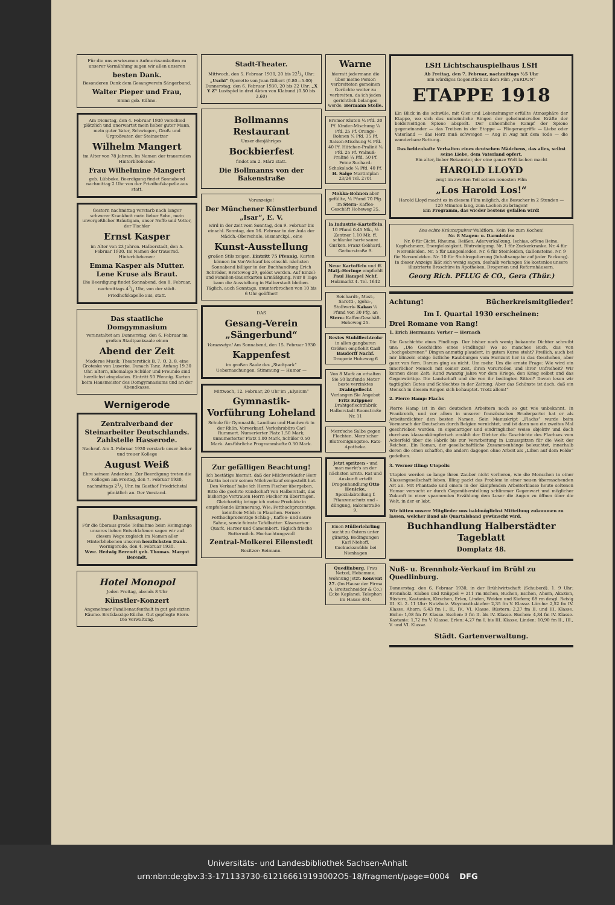Für die uns erwiesenen Aufmerksamkeiten zu unserer Vermählung sagen wir allen unseren
besten Dank.
Besonderen Dank dem Gesangverein Sängerbund.
Walter Pieper und Frau,
Emmi geb. Kühne.
Am Dienstag, den 4. Februar 1930 verschied plötzlich und unerwartet mein lieber guter Mann, mein guter Vater, Schwieger-, Groß- und Urgroßvater, der Steinsetzer
Wilhelm Mangert
im Alter von 78 Jahren. Im Namen der trauernden Hinterbliebenen:
Frau Wilhelmine Mangert
geb. Lübbeke. Beerdigung findet Sonnabend nachmittag 2 Uhr von der Friedhofskapelle aus statt.
Gestern nachmittag verstarb nach langer schwerer Krankheit mein lieber Sohn, mein unvergeßlicher Bräutigam, unser Neffe und Vetter, der Tischler
Ernst Kasper
im Alter von 23 Jahren. Halberstadt, den 5. Februar 1930. Im Namen der trauernd. Hinterbliebenen:
Emma Kasper als Mutter. Lene Kruse als Braut.
Die Beerdigung findet Sonnabend, den 8. Februar, nachmittags 43/4 Uhr, von der städt. Friedhofskapelle aus, statt.
Das staatliche Domgymnasium
veranstaltet am Donnerstag, den 6. Februar im großen Stadtparksaale einen
Abend der Zeit
Moderne Musik. Theaterstück B. 7. Q. 3. 8. eine Groteske von Luserke. Danach Tanz. Anfang 19.30 Uhr. Eltern, Ehemalige Schüler und Freunde sind herzlichst eingeladen. Eintritt 50 Pfennig. Karten beim Hausmeister des Domgymnasiums und an der Abendkasse.
Wernigerode
Zentralverband der Steinarbeiter Deutschlands. Zahlstelle Hasserode.
Nachruf. Am 3. Februar 1930 verstarb unser lieber und treuer Kollege
August Weiß
Ehre seinem Andenken. Zur Beerdigung treten die Kollegen am Freitag, den 7. Februar 1930, nachmittags 21/2 Uhr, im Gasthof Friedrichstal pünktlich an. Der Vorstand.
Danksagung.
Für die überaus große Teilnahme beim Heimgange unseres lieben Entschlafenen sagen wir auf diesem Wege zugleich im Namen aller Hinterbliebenen unseren herzlichsten Dank. Wernigerode, den 4. Februar 1930.
Wwe. Hedwig Berendt geb. Thomas. Margot Berendt.
Hotel Monopol
Jeden Freitag, abends 8 Uhr
Künstler-Konzert
Angenehmer Familienaufenthalt in gut geheizten Räume. Erstklassige Küche. Gut gepflegte Biere. Die Verwaltung.
Stadt-Theater.
Mittwoch, den 5. Februar 1930, 20 bis 221/2 Uhr: „Uschi“ Operette von Jean Gilbert (0.80—5.00) Donnerstag, den 6. Februar 1930, 20 bis 22 Uhr: „X Y Z“ Lustspiel in drei Akten von Klabund (0.50 bis 3.60)
Bollmanns Restaurant
Unser diesjähriges
Bockbierfest
findet am 2. März statt.
Die Bollmanns von der Bakenstraße
Voranzeige!
Der Münchener Künstlerbund „Isar“, E. V.
wird in der Zeit vom Sonntag, den 9. Februar bis einschl. Sonntag, den 16. Februar in der Aula der Mädch.-Oberschule, Bismarckpl., eine
Kunst-Ausstellung
großen Stils zeigen. Eintritt 75 Pfennig. Karten können im Vor-Verkauf bis einschl. nächsten Sonnabend billiger in der Buchhandlung Erich Schröder, Breiteweg 29, gelöst werden. Auf Einzel- und Familien-Dauerkarten Ermäßigung. Nur 8 Tage kann die Ausstellung in Halberstadt bleiben. Täglich, auch Sonntags, ununterbrochen von 10 bis 6 Uhr geöffnet!
DAS
Gesang-Verein „Sängerbund“
Voranzeige! Am Sonnabend, den 15. Februar 1930
Kappenfest
im großen Saale des „Stadtpark“ Ueberraschungen, Stimmung — Humor —
Mittwoch, 12. Februar, 20 Uhr im „Elysium“
Gymnastik-Vorführung Loheland
Schule für Gymnastik, Landbau und Handwerk in der Rhön. Vorverkauf: Verkehrsbüro Carl Rummert. Numerierter Platz 1.50 Mark, unnumerierter Platz 1.00 Mark, Schüler 0.50 Mark. Ausführliche Programmhefte 0.30 Mark.
Zur gefälligen Beachtung!
Ich bestätige hiermit, daß der Milchverkäufer Herr Martin bei mir seinen Milchverkauf eingestellt hat. Den Verkauf habe ich Herrn Fischer übergeben. Bitte die geehrte Kundschaft von Halberstadt, das bisherige Vertrauen Herrn Fischer zu übertragen. Gleichzeitig bringe ich meine Produkte in empfehlende Erinnerung. Wie: Fetthochprozentige, keimfreie Milch in Flaschen. Ferner: Fetthochprozentige Schlag-, Kaffee- und saure Sahne, sowie feinste Tafelbutter. Käsesorten: Quark, Harzer und Camembert. Täglich frische Buttermilch. Hochachtungsvoll
Zentral-Molkerei Eilenstedt
Besitzer: Reimann.
Warne
hiermit jedermann die über meine Person verbreiteten gemeinen Gerüchte weiter zu verbreiten, da ich jeden gerichtlich belangen werde. Hermann Stolle.
Bremer Kluten ¼ Pfd. 30 Pf. Kinder-Mischung ¼ Pfd. 25 Pf. Orange-Bohnen ¼ Pfd. 35 Pf. Saison-Mischung ¼ Pfd. 40 Pf. Hütchen-Praliné ¼ Pfd. 25 Pf. Walnuß-Praliné ¼ Pfd. 50 Pf. Feine Suchard-Schokolade ¼ Pfd. 40 Pf. H. Salge Martiniplan 23/24 Tel. 2701
Mokka-Bohnen aber gefüllte, ¼ Pfund 70 Pfg. im Stern- Kaffee-Geschäft Hoheweg 25.
la Industrie-Kartoffeln 10 Pfund 0.45 Mk., ½ Zentner 1.10 Mk. ff. schlanke harte saure Gurken. Franz Gebhard, Gerberstraße 9.
Neue Kartoffeln und ff. Matj.-Heringe empfiehlt Paul Hampel Nchf. Holzmarkt 4. Tel. 1642
Reichardt-, Most-, Sarotti-, Igeha-, Stollwerk- Kakao ¼ Pfund von 30 Pfg. an Stern- Kaffee-Geschäft. Hoheweg 25.
Bestes Stuhlflechtrohr in allen gangbaren Größen empfiehlt Carl Baudorff Nachf. Drogerie Hoheweg 6
Von 8 Mark an erhalten Sie 50 laufende Meter beste verzinktes Drahtgeflecht Verlangen Sie Angebot Fritz Krippner Drahtgeflechtfabrik Halberstadt Roonstraße Nr. 11
Merz'sche Salbe gegen Flechten. Merz'scher Blutreinigungstee. Rats-Apotheke.
Jetzt spritzen - und man merkt's an der nächsten Ernte. Rat und Auskunft erteilt Drogenhandlung Otto Henicke, Spezialabteilung f. Pflanzenschutz und -düngung, Bakenstraße 9.
Einen Müllerlehrling sucht zu Ostern unter günstig. Bedingungen Karl Niehoff, Kuckucksmühle bei Nienhagen
Quedlinburg. Frau Netzel, Hebamme. Wohnung jetzt: Konvent 27. (Im Hause der Firma A. Breitschneider & Co.) Ecke Kaplanei. Telephon im Hause 404.
LSH Lichtschauspielhaus LSH
Ab Freitag, den 7. Februar, nachmittags ½5 Uhr
Ein würdiges Gegenstück zu dem Film „VERDUN“
ETAPPE 1918
Ein Blick in die schwüle, mit Gier und Lebenshunger erfüllte Atmosphäre der Etappe, wo sich das unheimliche Ringen der geheimnisvollen Kräfte der beiderseitigen Spione abspielt. Der unheimliche Kampf der Spione gegeneinander — das Treiben in der Etappe — Fliegerangriffe — Liebe oder Vaterland — das Herz muß schweigen — Aug in Aug mit dem Tode — die wunderbare Rettung.
Das heldenhafte Verhalten eines deutschen Mädchens, das alles, selbst seine Liebe, dem Vaterland opfert.
Ein alter, lieber Bekannter, der eine ganze Welt lachen macht
HAROLD LLOYD
zeigt im zweiten Teil seinen neuesten Film
„Los Harold Los!“
Harold Lloyd macht es in diesem Film möglich, die Besucher in 2 Stunden — 120 Minuten lang, zum Lachen zu bringen!
Ein Programm, das wieder bestens gefallen wird!
Das echte Kräuterpulver Waldflora. Kein Tee zum Kochen!
Nr. 8 Magen- u. Darmleiden
Nr. 0 für Gicht, Rheuma, Reißen, Aderverkalkung, Ischias, offene Beine, Kopfschmerz, Energielosigkeit, Blutreinigung. Nr. 1 für Zuckerkranke. Nr. 4 für Nierenleiden. Nr. 5 für Lungenleiden. Nr. 6 für Steinleiden, Gallensteine. Nr. 9 für Nervenleiden. Nr. 10 für Stuhlregulierung (Inhaltsangabe auf jeder Packung). In dieser Anzeige läßt sich wenig sagen, deshalb verlangen Sie kostenlos unsere illustrierte Broschüre in Apotheken, Drogerien und Reformhäusern.
Georg Rich. PFLUG & CO., Gera (Thür.)
Achtung! Bücherkreismitglieder!
Im I. Quartal 1930 erscheinen:
Drei Romane von Rang!
1. Erich Herrmann: Vorher — Hernach
Die Geschichte eines Findlings. Der bisher noch wenig bekannte Dichter schreibt uns: „Die Geschichte eines Findlings? Wo so manches Buch, das von „hochgeborenen“ Dingen anmutig plaudert, in gutem Kurse steht? Freilich, auch bei mir blinzeln einige östliche Raubburgen vom Horizont her in das Geschehen, aber ganz von fern. Darum ging es nicht. Um mehr. Um die ernste Frage: Wie wird ein innerlicher Mensch mit seiner Zeit, ihren Vorurteilen und ihrer Unfreiheit? Wir kennen diese Zeit: Rund zwanzig Jahre vor dem Kriege, den Krieg selbst und das Gegenwärtige. Die Landschaft und die von ihr bedingten Sitten? Davon lesen wir tagtäglich Gutes und Schlechtes in der Zeitung. Aber das Schönste ist doch, daß ein Mensch in diesem Ringen sich behauptet. Trotz allem!“
2. Pierre Hamp: Flachs
Pierre Hamp ist in den deutschen Arbeitern noch so gut wie unbekannt. In Frankreich, und vor allem in unserer französischen Bruderpartei hat er als Arbeiterdichter den besten Namen. Sein Manuskript „Flachs“ wurde beim Vormarsch der Deutschen durch Belgien vernichtet, und ist dann neu ein zweites Mal geschrieben worden. In eigenartiger und eindringlicher Weise objektiv und doch durchaus klassenkämpferisch erzählt der Dichter die Geschichte des Flachses vom Ackerfeld über die Fabrik bis zur Verarbeitung in Luxusspitzen für die Welt der Reichen. Ein Roman, der gesellschaftliche Zusammenhänge beleuchtet, innerhalb deren die einen schaffen, die andern dagegen ohne Arbeit als „Lilien auf dem Felde“ gedeihen.
3. Werner Illing: Utopolis
Utopien werden so lange ihren Zauber nicht verlieren, wie die Menschen in einer Klassengesellschaft leben. Illing packt das Problem in einer neuen überraschenden Art an. Mit Phantasie und einem in der kämpfenden Arbeiterklasse heute seltenen Humor versucht er durch Gegenüberstellung schlimmer Gegenwart und möglicher Zukunft in einer spannenden Erzählung dem Leser die Augen zu öffnen über die Welt, in der er lebt.
Wir bitten unsere Mitglieder uns baldmöglichst Mitteilung zukommen zu lassen, welcher Band als Quartalsband gewünscht wird.
Buchhandlung Halberstädter Tageblatt
Domplatz 48.
Nuß- u. Brennholz-Verkauf im Brühl zu Quedlinburg.
Donnerstag, den 6. Februar 1930, in der Brühlwirtschaft (Schuberd). 1. 9 Uhr: Brennholz. Kloben und Knüppel = 211 rm Eichen, Buchen, Eschen, Ahorn, Akazien, Rüstern, Kastanien, Kirschen, Erlen, Linden, Weiden und Kiefern; 68 rm desgl. Reisig III. Kl. 2. 11 Uhr: Nutzholz. Weymouthskiefer: 2,35 fm V. Klasse. Lärche: 2,52 fm IV. Klasse. Ahorn: 6,43 fm I., II., IV., VI. Klasse. Rüstern: 2,27 fm II. und III. Klasse. Eiche: 1,08 fm IV. Klasse. Eschen: 3 fm II. bis IV. Klasse. Buchen: 4,34 fm IV. Klasse. Kastanie: 1,72 fm V. Klasse. Erlen: 4,27 fm I. bis III. Klasse. Linden: 10,90 fm II., III., V. und VI. Klasse.
Städt. Gartenverwaltung.
Universitäts- und Landesbibliothek Sachsen-Anhalt
urn:nbn:de:gbv:3:3-171133730-612166619193002O5-18/fragment/page=0004 DFG